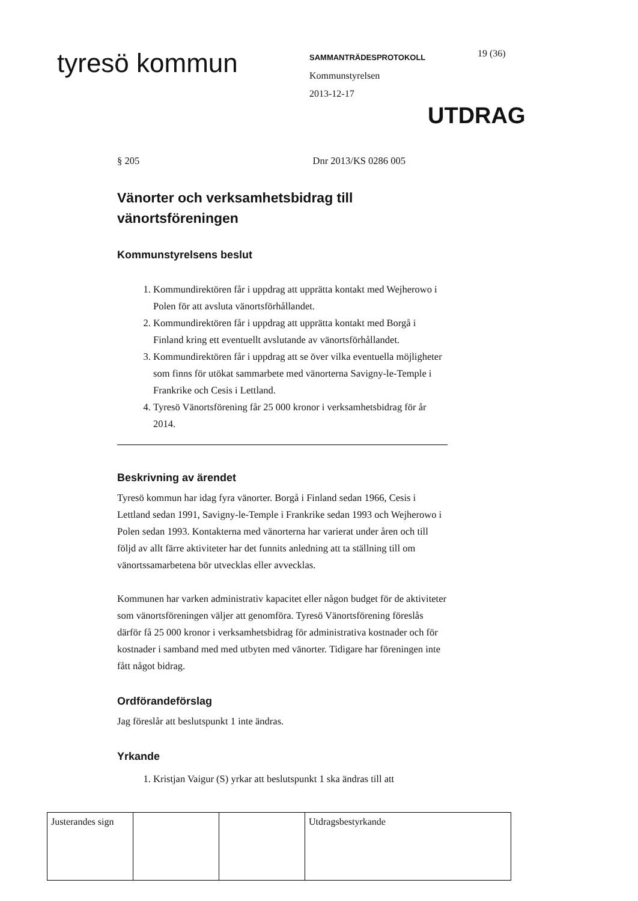tyresö kommun
SAMMANTRÄDESPROTOKOLL
Kommunstyrelsen
2013-12-17
19 (36)
UTDRAG
§ 205 Dnr 2013/KS 0286 005
Vänorter och verksamhetsbidrag till vänortsföreningen
Kommunstyrelsens beslut
1. Kommundirektören får i uppdrag att upprätta kontakt med Wejherowo i Polen för att avsluta vänortsförhållandet.
2. Kommundirektören får i uppdrag att upprätta kontakt med Borgå i Finland kring ett eventuellt avslutande av vänortsförhållandet.
3. Kommundirektören får i uppdrag att se över vilka eventuella möjligheter som finns för utökat sammarbete med vänorterna Savigny-le-Temple i Frankrike och Cesis i Lettland.
4. Tyresö Vänortsförening får 25 000 kronor i verksamhetsbidrag för år 2014.
Beskrivning av ärendet
Tyresö kommun har idag fyra vänorter. Borgå i Finland sedan 1966, Cesis i Lettland sedan 1991, Savigny-le-Temple i Frankrike sedan 1993 och Wejherowo i Polen sedan 1993. Kontakterna med vänorterna har varierat under åren och till följd av allt färre aktiviteter har det funnits anledning att ta ställning till om vänortssamarbetena bör utvecklas eller avvecklas.
Kommunen har varken administrativ kapacitet eller någon budget för de aktiviteter som vänortsföreningen väljer att genomföra. Tyresö Vänortsförening föreslås därför få 25 000 kronor i verksamhetsbidrag för administrativa kostnader och för kostnader i samband med med utbyten med vänorter. Tidigare har föreningen inte fått något bidrag.
Ordförandeförslag
Jag föreslår att beslutspunkt 1 inte ändras.
Yrkande
1. Kristjan Vaigur (S) yrkar att beslutspunkt 1 ska ändras till att
| Justerandes sign | | | Utdragsbestyrkande |